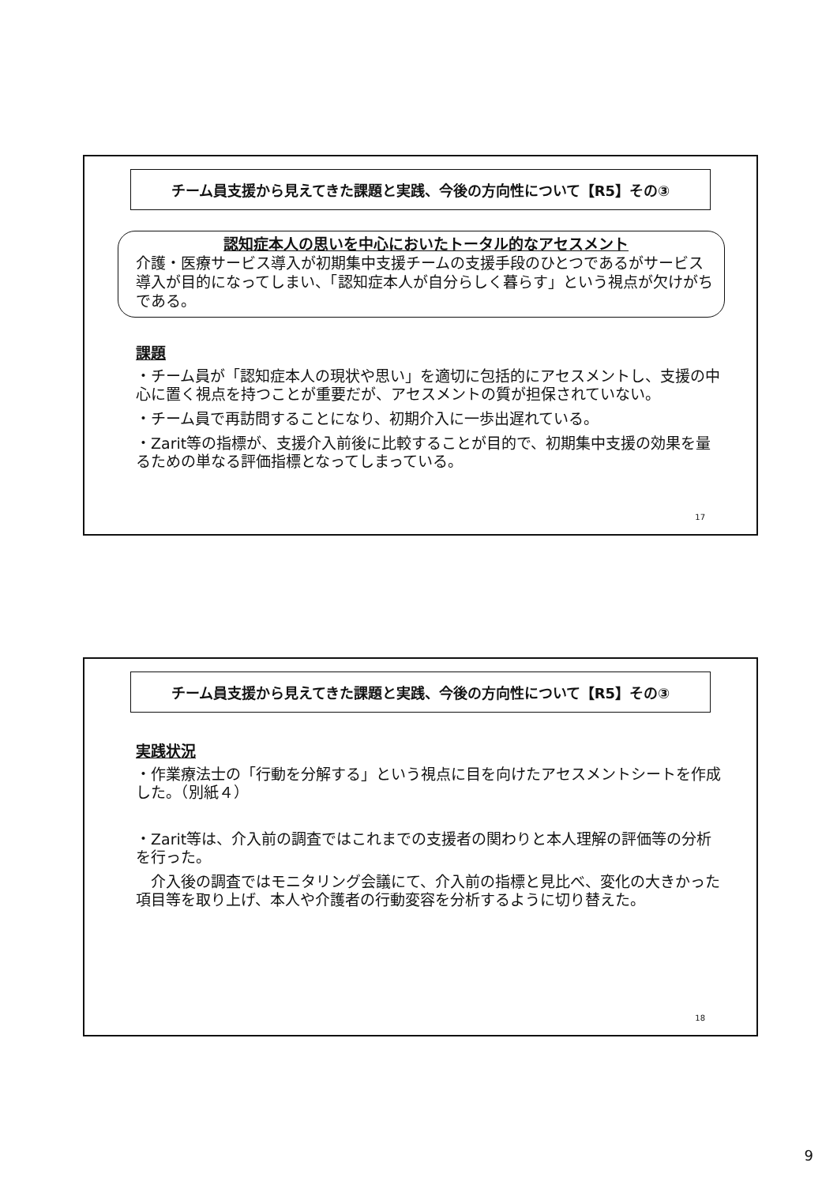チーム員支援から見えてきた課題と実践、今後の方向性について【R5】その③
認知症本人の思いを中心においたトータル的なアセスメント
介護・医療サービス導入が初期集中支援チームの支援手段のひとつであるがサービス導入が目的になってしまい、「認知症本人が自分らしく暮らす」という視点が欠けがちである。
課題
・チーム員が「認知症本人の現状や思い」を適切に包括的にアセスメントし、支援の中心に置く視点を持つことが重要だが、アセスメントの質が担保されていない。
・チーム員で再訪問することになり、初期介入に一歩出遅れている。
・Zarit等の指標が、支援介入前後に比較することが目的で、初期集中支援の効果を量るための単なる評価指標となってしまっている。
17
チーム員支援から見えてきた課題と実践、今後の方向性について【R5】その③
実践状況
・作業療法士の「行動を分解する」という視点に目を向けたアセスメントシートを作成した。（別紙４）
・Zarit等は、介入前の調査ではこれまでの支援者の関わりと本人理解の評価等の分析を行った。
　介入後の調査ではモニタリング会議にて、介入前の指標と見比べ、変化の大きかった項目等を取り上げ、本人や介護者の行動変容を分析するように切り替えた。
18
9